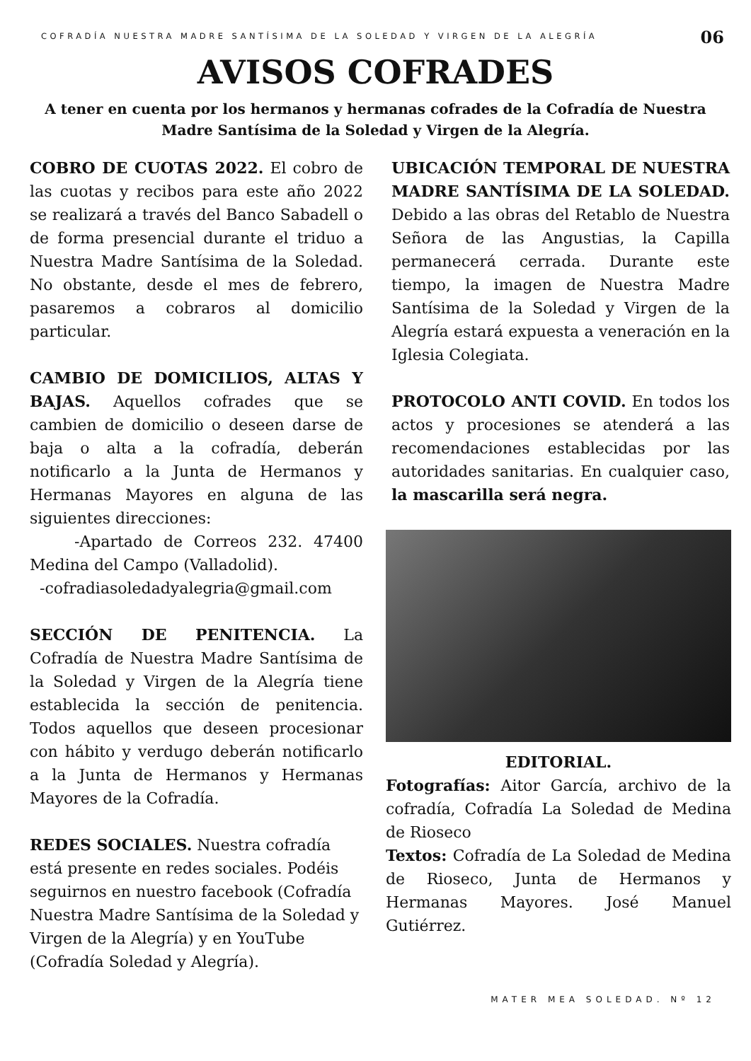COFRADÍA NUESTRA MADRE SANTÍSIMA DE LA SOLEDAD Y VIRGEN DE LA ALEGRÍA
06
AVISOS COFRADES
A tener en cuenta por los hermanos y hermanas cofrades de la Cofradía de Nuestra Madre Santísima de la Soledad y Virgen de la Alegría.
COBRO DE CUOTAS 2022. El cobro de las cuotas y recibos para este año 2022 se realizará a través del Banco Sabadell o de forma presencial durante el triduo a Nuestra Madre Santísima de la Soledad. No obstante, desde el mes de febrero, pasaremos a cobraros al domicilio particular.
CAMBIO DE DOMICILIOS, ALTAS Y BAJAS. Aquellos cofrades que se cambien de domicilio o deseen darse de baja o alta a la cofradía, deberán notificarlo a la Junta de Hermanos y Hermanas Mayores en alguna de las siguientes direcciones:
-Apartado de Correos 232. 47400 Medina del Campo (Valladolid).
-cofradiasoledadyalegria@gmail.com
SECCIÓN DE PENITENCIA. La Cofradía de Nuestra Madre Santísima de la Soledad y Virgen de la Alegría tiene establecida la sección de penitencia. Todos aquellos que deseen procesionar con hábito y verdugo deberán notificarlo a la Junta de Hermanos y Hermanas Mayores de la Cofradía.
REDES SOCIALES. Nuestra cofradía está presente en redes sociales. Podéis seguirnos en nuestro facebook (Cofradía Nuestra Madre Santísima de la Soledad y Virgen de la Alegría) y en YouTube (Cofradía Soledad y Alegría).
UBICACIÓN TEMPORAL DE NUESTRA MADRE SANTÍSIMA DE LA SOLEDAD. Debido a las obras del Retablo de Nuestra Señora de las Angustias, la Capilla permanecerá cerrada. Durante este tiempo, la imagen de Nuestra Madre Santísima de la Soledad y Virgen de la Alegría estará expuesta a veneración en la Iglesia Colegiata.
PROTOCOLO ANTI COVID. En todos los actos y procesiones se atenderá a las recomendaciones establecidas por las autoridades sanitarias. En cualquier caso, la mascarilla será negra.
EDITORIAL.
Fotografías: Aitor García, archivo de la cofradía, Cofradía La Soledad de Medina de Rioseco
Textos: Cofradía de La Soledad de Medina de Rioseco, Junta de Hermanos y Hermanas Mayores. José Manuel Gutiérrez.
MATER MEA SOLEDAD. Nº 12